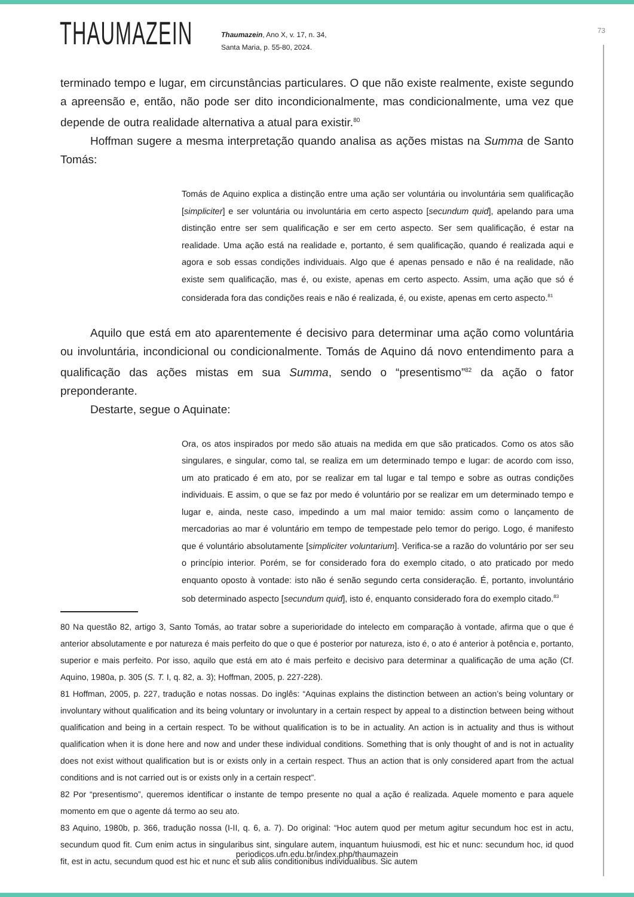THAUMAZEIN
Thaumazein, Ano X, v. 17, n. 34,
Santa Maria, p. 55-80, 2024.
73
terminado tempo e lugar, em circunstâncias particulares. O que não existe realmente, existe segundo a apreensão e, então, não pode ser dito incondicionalmente, mas condicionalmente, uma vez que depende de outra realidade alternativa a atual para existir.<sup>80</sup>
Hoffman sugere a mesma interpretação quando analisa as ações mistas na Summa de Santo Tomás:
Tomás de Aquino explica a distinção entre uma ação ser voluntária ou involuntária sem qualificação [simpliciter] e ser voluntária ou involuntária em certo aspecto [secundum quid], apelando para uma distinção entre ser sem qualificação e ser em certo aspecto. Ser sem qualificação, é estar na realidade. Uma ação está na realidade e, portanto, é sem qualificação, quando é realizada aqui e agora e sob essas condições individuais. Algo que é apenas pensado e não é na realidade, não existe sem qualificação, mas é, ou existe, apenas em certo aspecto. Assim, uma ação que só é considerada fora das condições reais e não é realizada, é, ou existe, apenas em certo aspecto.<sup>81</sup>
Aquilo que está em ato aparentemente é decisivo para determinar uma ação como voluntária ou involuntária, incondicional ou condicionalmente. Tomás de Aquino dá novo entendimento para a qualificação das ações mistas em sua Summa, sendo o “presentismo”<sup>82</sup> da ação o fator preponderante.
Destarte, segue o Aquinate:
Ora, os atos inspirados por medo são atuais na medida em que são praticados. Como os atos são singulares, e singular, como tal, se realiza em um determinado tempo e lugar: de acordo com isso, um ato praticado é em ato, por se realizar em tal lugar e tal tempo e sobre as outras condições individuais. E assim, o que se faz por medo é voluntário por se realizar em um determinado tempo e lugar e, ainda, neste caso, impedindo a um mal maior temido: assim como o lançamento de mercadorias ao mar é voluntário em tempo de tempestade pelo temor do perigo. Logo, é manifesto que é voluntário absolutamente [simpliciter voluntarium]. Verifica-se a razão do voluntário por ser seu o princípio interior. Porém, se for considerado fora do exemplo citado, o ato praticado por medo enquanto oposto à vontade: isto não é senão segundo certa consideração. É, portanto, involuntário sob determinado aspecto [secundum quid], isto é, enquanto considerado fora do exemplo citado.<sup>83</sup>
80 Na questão 82, artigo 3, Santo Tomás, ao tratar sobre a superioridade do intelecto em comparação à vontade, afirma que o que é anterior absolutamente e por natureza é mais perfeito do que o que é posterior por natureza, isto é, o ato é anterior à potência e, portanto, superior e mais perfeito. Por isso, aquilo que está em ato é mais perfeito e decisivo para determinar a qualificação de uma ação (Cf. Aquino, 1980a, p. 305 (S. T. I, q. 82, a. 3); Hoffman, 2005, p. 227-228).
81 Hoffman, 2005, p. 227, tradução e notas nossas. Do inglês: “Aquinas explains the distinction between an action’s being voluntary or involuntary without qualification and its being voluntary or involuntary in a certain respect by appeal to a distinction between being without qualification and being in a certain respect. To be without qualification is to be in actuality. An action is in actuality and thus is without qualification when it is done here and now and under these individual conditions. Something that is only thought of and is not in actuality does not exist without qualification but is or exists only in a certain respect. Thus an action that is only considered apart from the actual conditions and is not carried out is or exists only in a certain respect”.
82 Por “presentismo”, queremos identificar o instante de tempo presente no qual a ação é realizada. Aquele momento e para aquele momento em que o agente dá termo ao seu ato.
83 Aquino, 1980b, p. 366, tradução nossa (I-II, q. 6, a. 7). Do original: “Hoc autem quod per metum agitur secundum hoc est in actu, secundum quod fit. Cum enim actus in singularibus sint, singulare autem, inquantum huiusmodi, est hic et nunc: secundum hoc, id quod fit, est in actu, secundum quod est hic et nunc et sub aliis conditionibus individualibus. Sic autem
periodicos.ufn.edu.br/index.php/thaumazein